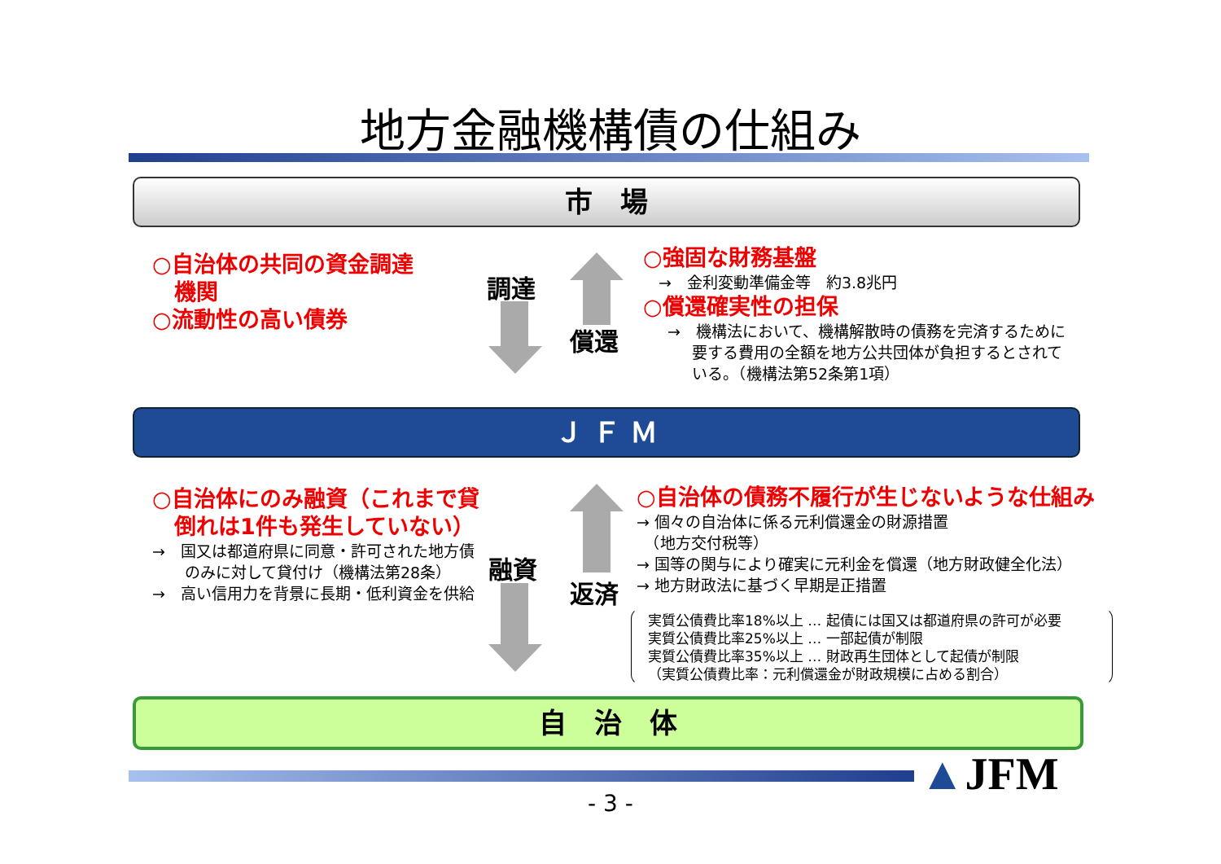地方金融機構債の仕組み
市　場
○自治体の共同の資金調達
　機関
○流動性の高い債券
調達
償還
○強固な財務基盤
　→　金利変動準備金等　約3.8兆円
○償還確実性の担保
→　機構法において、機構解散時の債務を完済するために要する費用の全額を地方公共団体が負担するとされている。（機構法第52条第1項）
Ｊ Ｆ Ｍ
○自治体にのみ融資（これまで貸
　倒れは1件も発生していない）
→　国又は都道府県に同意・許可された地方債のみに対して貸付け（機構法第28条）
→　高い信用力を背景に長期・低利資金を供給
融資
返済
○自治体の債務不履行が生じないような仕組み
→ 個々の自治体に係る元利償還金の財源措置
　（地方交付税等）
→ 国等の関与により確実に元利金を償還（地方財政健全化法）
→ 地方財政法に基づく早期是正措置
実質公債費比率18%以上 … 起債には国又は都道府県の許可が必要
実質公債費比率25%以上 … 一部起債が制限
実質公債費比率35%以上 … 財政再生団体として起債が制限
（実質公債費比率：元利償還金が財政規模に占める割合）
自　治　体
▲JFM
- 3 -